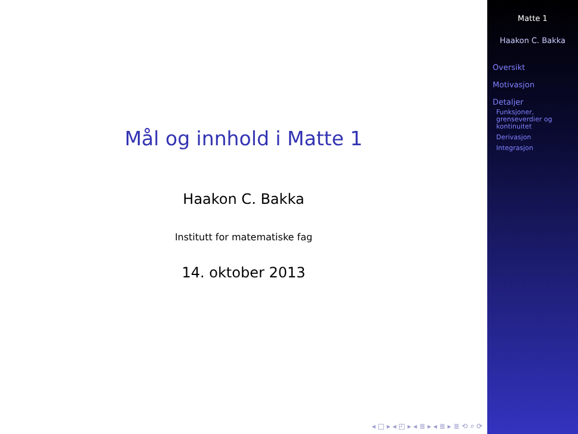Mål og innhold i Matte 1
Haakon C. Bakka
Institutt for matematiske fag
14. oktober 2013
◂ □ ▸ ◂ ◰ ▸ ◂ ≣ ▸ ◂ ≣ ▸ ≣ ⟲ ⌕ ⟳
Matte 1
Haakon C. Bakka
Oversikt
Motivasjon
Detaljer
Funksjoner,
grenseverdier og
kontinuitet
Derivasjon
Integrasjon